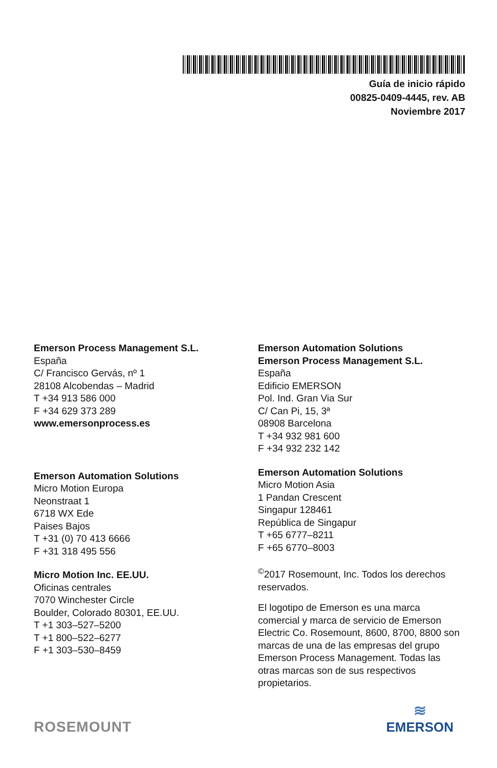Guía de inicio rápido
00825-0409-4445, rev. AB
Noviembre 2017
Emerson Process Management S.L.
España
C/ Francisco Gervás, nº 1
28108 Alcobendas – Madrid
T +34 913 586 000
F +34 629 373 289
www.emersonprocess.es
Emerson Automation Solutions
Micro Motion Europa
Neonstraat 1
6718 WX Ede
Paises Bajos
T +31 (0) 70 413 6666
F +31 318 495 556
Micro Motion Inc. EE.UU.
Oficinas centrales
7070 Winchester Circle
Boulder, Colorado 80301, EE.UU.
T +1 303–527–5200
T +1 800–522–6277
F +1 303–530–8459
Emerson Automation Solutions
Emerson Process Management S.L.
España
Edificio EMERSON
Pol. Ind. Gran Via Sur
C/ Can Pi, 15, 3ª
08908 Barcelona
T +34 932 981 600
F +34 932 232 142
Emerson Automation Solutions
Micro Motion Asia
1 Pandan Crescent
Singapur 128461
República de Singapur
T +65 6777–8211
F +65 6770–8003
<sup>©</sup>2017 Rosemount, Inc. Todos los derechos reservados.
El logotipo de Emerson es una marca comercial y marca de servicio de Emerson Electric Co. Rosemount, 8600, 8700, 8800 son marcas de una de las empresas del grupo Emerson Process Management. Todas las otras marcas son de sus respectivos propietarios.
ROSEMOUNT
≋
EMERSON